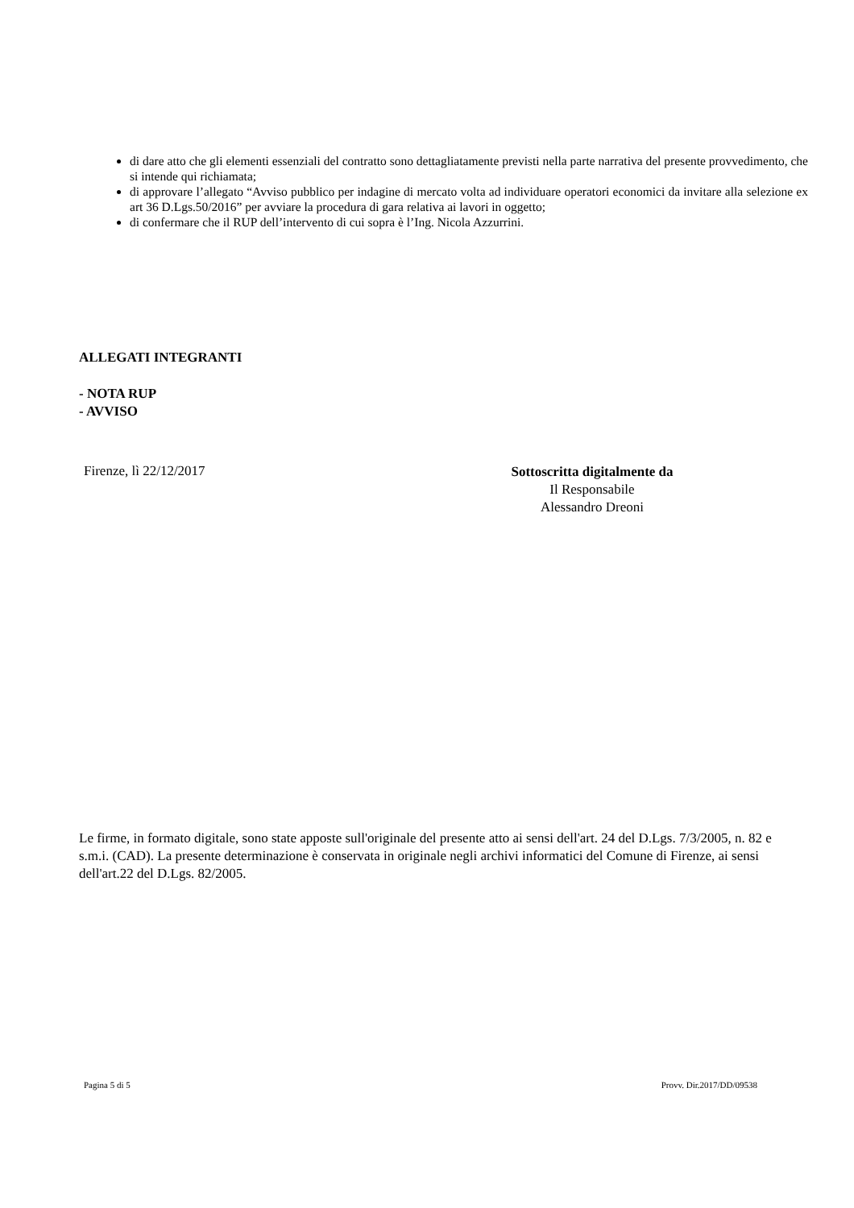di dare atto che gli elementi essenziali del contratto sono dettagliatamente previsti nella parte narrativa del presente provvedimento, che si intende qui richiamata;
di approvare l’allegato “Avviso pubblico per indagine di mercato volta ad individuare operatori economici da invitare alla selezione ex art 36 D.Lgs.50/2016” per avviare la procedura di gara relativa ai lavori in oggetto;
di confermare che il RUP dell’intervento di cui sopra è l’Ing. Nicola Azzurrini.
ALLEGATI INTEGRANTI
- NOTA RUP
- AVVISO
Firenze, lì 22/12/2017
Sottoscritta digitalmente da
Il Responsabile
Alessandro Dreoni
Le firme, in formato digitale, sono state apposte sull'originale del presente atto ai sensi dell'art. 24 del D.Lgs. 7/3/2005, n. 82 e s.m.i. (CAD). La presente determinazione è conservata in originale negli archivi informatici del Comune di Firenze, ai sensi dell'art.22 del D.Lgs. 82/2005.
Pagina 5 di 5 Provv. Dir.2017/DD/09538